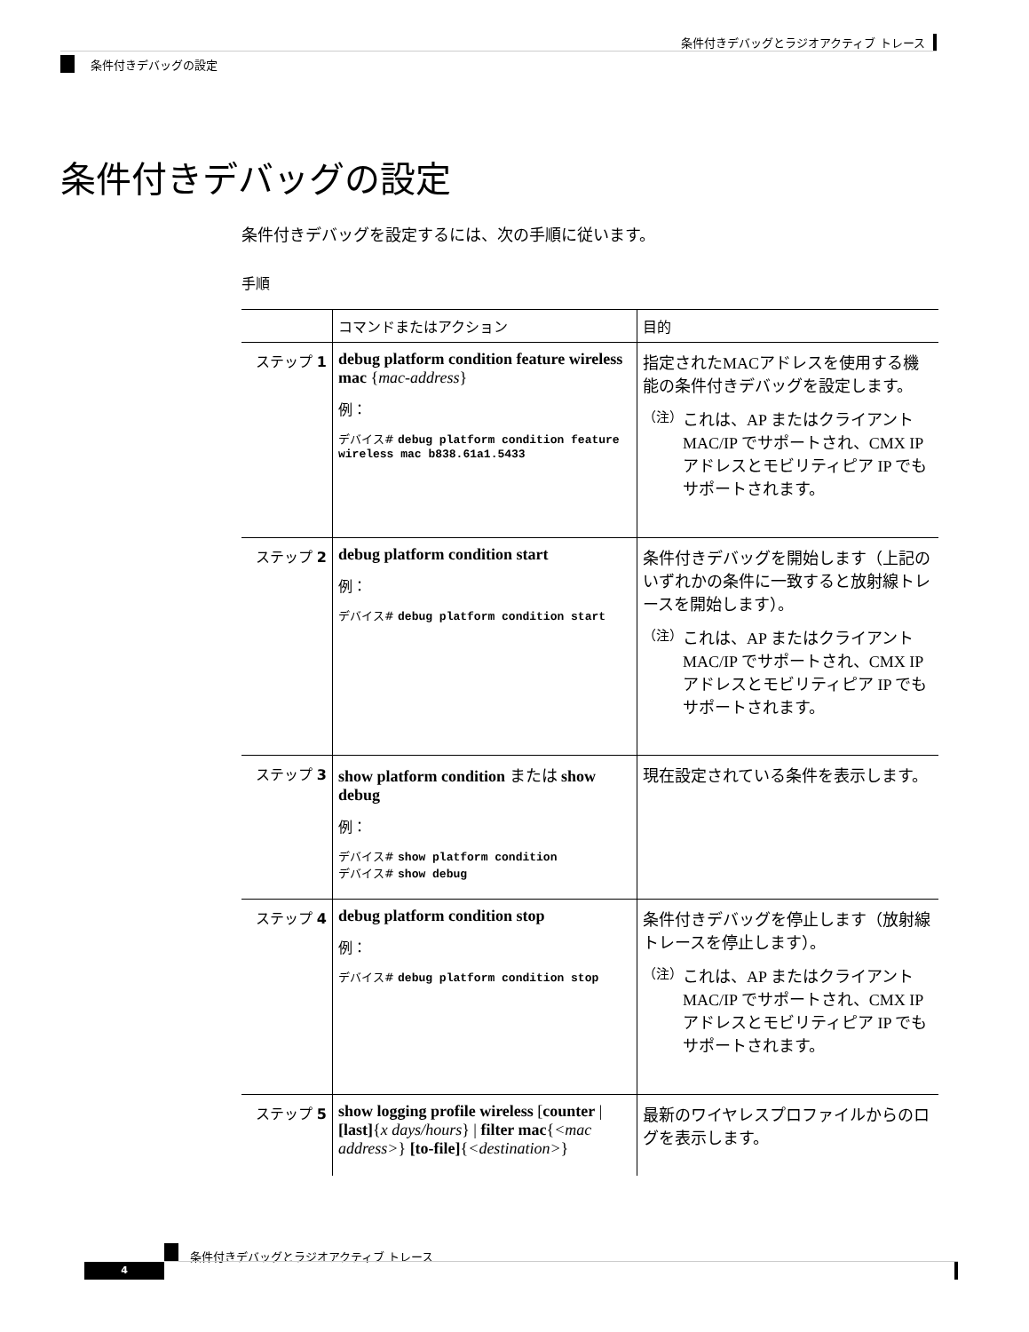条件付きデバッグとラジオアクティブ トレース
条件付きデバッグの設定
条件付きデバッグの設定
条件付きデバッグを設定するには、次の手順に従います。
手順
| | コマンドまたはアクション | 目的 |
| --- | --- | --- |
| ステップ 1 | debug platform condition feature wireless mac { mac-address } 例： デバイス# debug platform condition feature wireless mac b838.61a1.5433 | 指定されたMACアドレスを使用する機能の条件付きデバッグを設定します。 （注） これは、AP またはクライアント MAC/IP でサポートされ、CMX IP アドレスとモビリティピア IP でもサポートされます。 |
| ステップ 2 | debug platform condition start 例： デバイス# debug platform condition start | 条件付きデバッグを開始します（上記のいずれかの条件に一致すると放射線トレースを開始します）。 （注） これは、AP またはクライアント MAC/IP でサポートされ、CMX IP アドレスとモビリティピア IP でもサポートされます。 |
| ステップ 3 | show platform condition または show debug 例： デバイス# show platform condition デバイス# show debug | 現在設定されている条件を表示します。 |
| ステップ 4 | debug platform condition stop 例： デバイス# debug platform condition stop | 条件付きデバッグを停止します（放射線トレースを停止します）。 （注） これは、AP またはクライアント MAC/IP でサポートされ、CMX IP アドレスとモビリティピア IP でもサポートされます。 |
| ステップ 5 | show logging profile wireless [ counter / [last] { x days/hours } / filter mac { <mac address> } [to-file] { <destination> } | 最新のワイヤレスプロファイルからのログを表示します。 |
条件付きデバッグとラジオアクティブ トレース
4